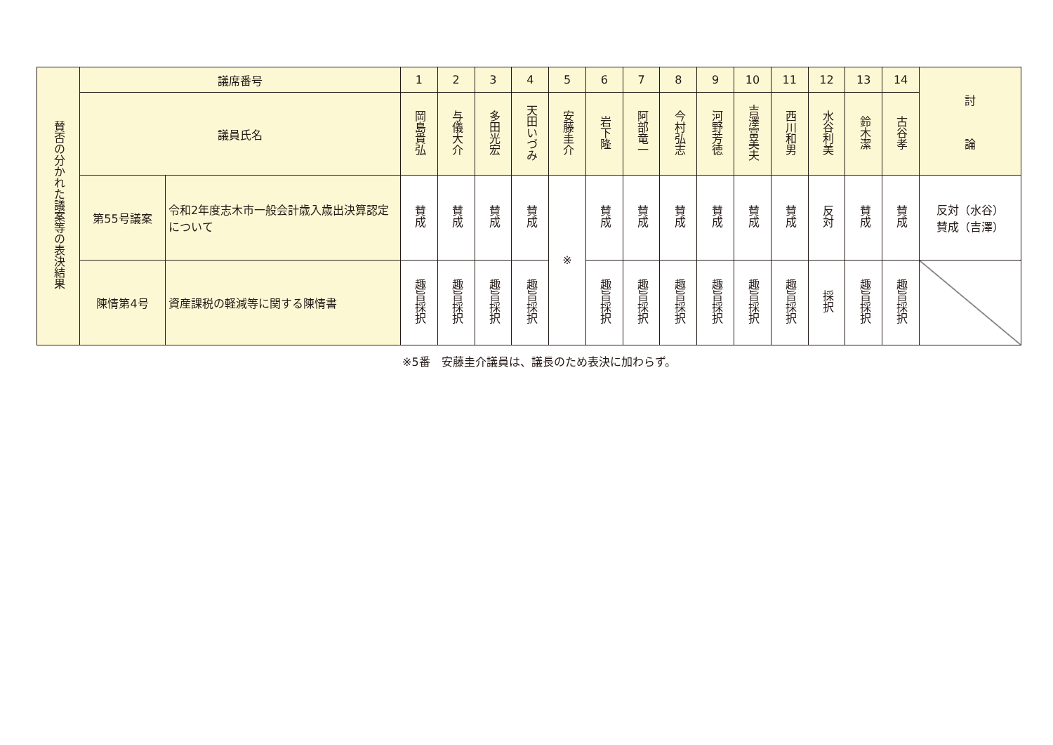| 賛否の分かれた議案等の表決結果 | 議席番号 | | 1 | 2 | 3 | 4 | 5 | 6 | 7 | 8 | 9 | 10 | 11 | 12 | 13 | 14 | 討 論 |
| --- | --- | --- | --- | --- | --- | --- | --- | --- | --- | --- | --- | --- | --- | --- | --- | --- | --- |
| | 議員氏名 | | 岡島貴弘 | 与儀大介 | 多田光宏 | 天田いづみ | 安藤圭介 | 岩下隆 | 阿部竜一 | 今村弘志 | 河野芳徳 | 吉澤富美夫 | 西川和男 | 水谷利美 | 鈴木潔 | 古谷孝 | |
| | 第55号議案 | 令和2年度志木市一般会計歳入歳出決算認定について | 賛成 | 賛成 | 賛成 | 賛成 | ※ | 賛成 | 賛成 | 賛成 | 賛成 | 賛成 | 賛成 | 反対 | 賛成 | 賛成 | 反対（水谷） 賛成（吉澤） |
| | 陳情第4号 | 資産課税の軽減等に関する陳情書 | 趣旨採択 | 趣旨採択 | 趣旨採択 | 趣旨採択 | | 趣旨採択 | 趣旨採択 | 趣旨採択 | 趣旨採択 | 趣旨採択 | 趣旨採択 | 採択 | 趣旨採択 | 趣旨採択 | |
※5番　安藤圭介議員は、議長のため表決に加わらず。